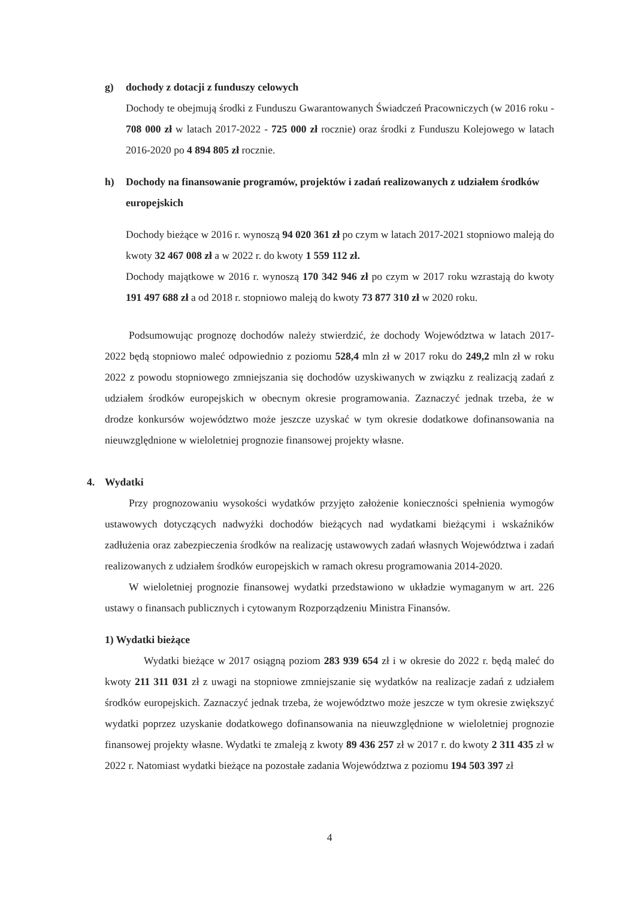g) dochody z dotacji z funduszy celowych
Dochody te obejmują środki z Funduszu Gwarantowanych Świadczeń Pracowniczych (w 2016 roku - 708 000 zł w latach 2017-2022 - 725 000 zł rocznie) oraz środki z Funduszu Kolejowego w latach 2016-2020 po 4 894 805 zł rocznie.
h) Dochody na finansowanie programów, projektów i zadań realizowanych z udziałem środków europejskich
Dochody bieżące w 2016 r. wynoszą 94 020 361 zł po czym w latach 2017-2021 stopniowo maleją do kwoty 32 467 008 zł a w 2022 r. do kwoty 1 559 112 zł.
Dochody majątkowe w 2016 r. wynoszą 170 342 946 zł po czym w 2017 roku wzrastają do kwoty 191 497 688 zł a od 2018 r. stopniowo maleją do kwoty 73 877 310 zł w 2020 roku.
Podsumowując prognozę dochodów należy stwierdzić, że dochody Województwa w latach 2017-2022 będą stopniowo maleć odpowiednio z poziomu 528,4 mln zł w 2017 roku do 249,2 mln zł w roku 2022 z powodu stopniowego zmniejszania się dochodów uzyskiwanych w związku z realizacją zadań z udziałem środków europejskich w obecnym okresie programowania. Zaznaczyć jednak trzeba, że w drodze konkursów województwo może jeszcze uzyskać w tym okresie dodatkowe dofinansowania na nieuwzględnione w wieloletniej prognozie finansowej projekty własne.
4. Wydatki
Przy prognozowaniu wysokości wydatków przyjęto założenie konieczności spełnienia wymogów ustawowych dotyczących nadwyżki dochodów bieżących nad wydatkami bieżącymi i wskaźników zadłużenia oraz zabezpieczenia środków na realizację ustawowych zadań własnych Województwa i zadań realizowanych z udziałem środków europejskich w ramach okresu programowania 2014-2020.
W wieloletniej prognozie finansowej wydatki przedstawiono w układzie wymaganym w art. 226 ustawy o finansach publicznych i cytowanym Rozporządzeniu Ministra Finansów.
1) Wydatki bieżące
Wydatki bieżące w 2017 osiągną poziom 283 939 654 zł i w okresie do 2022 r. będą maleć do kwoty 211 311 031 zł z uwagi na stopniowe zmniejszanie się wydatków na realizacje zadań z udziałem środków europejskich. Zaznaczyć jednak trzeba, że województwo może jeszcze w tym okresie zwiększyć wydatki poprzez uzyskanie dodatkowego dofinansowania na nieuwzględnione w wieloletniej prognozie finansowej projekty własne. Wydatki te zmaleją z kwoty 89 436 257 zł w 2017 r. do kwoty 2 311 435 zł w 2022 r. Natomiast wydatki bieżące na pozostałe zadania Województwa z poziomu 194 503 397 zł
4